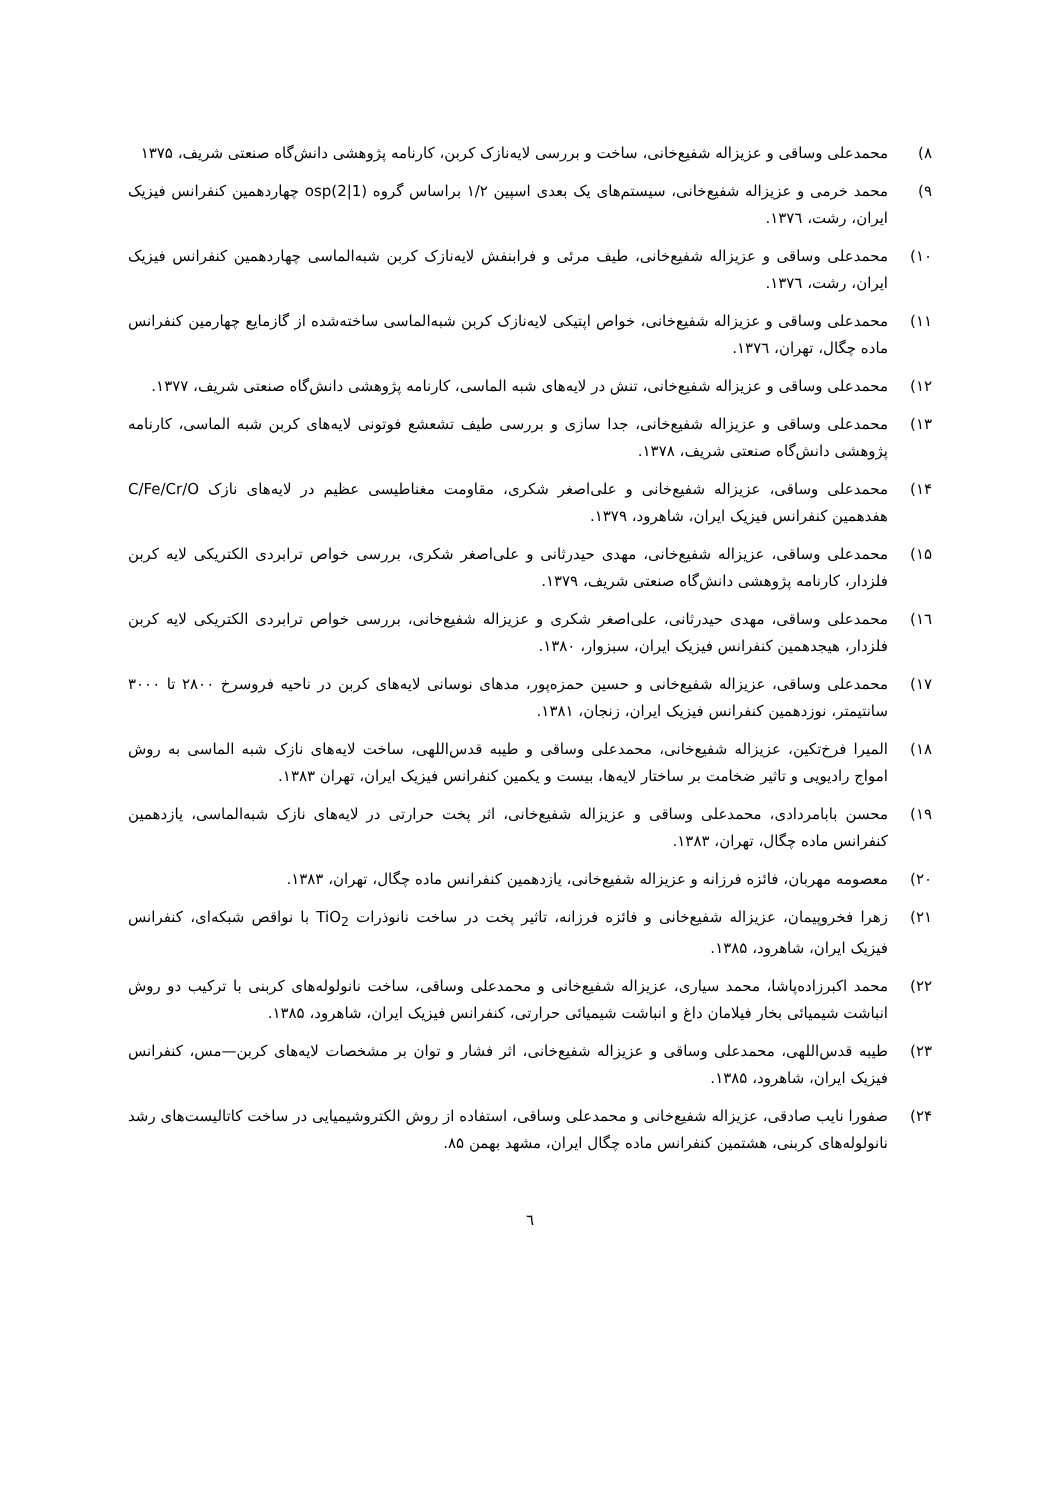۸) محمدعلی وساقی و عزیزاله شفیع‌خانی، ساخت و بررسی لایه‌نازک کربن، کارنامه پژوهشی دانش‌گاه صنعتی شریف، ۱۳۷۵
۹) محمد خرمی و عزیزاله شفیع‌خانی، سیستم‌های یک بعدی اسپین ۱/۲ براساس گروه osp(2|1) چهاردهمین کنفرانس فیزیک ایران، رشت، ۱۳۷٦.
۱۰) محمدعلی وساقی و عزیزاله شفیع‌خانی، طیف مرئی و فرابنفش لایه‌نازک کربن شبه‌الماسی چهاردهمین کنفرانس فیزیک ایران، رشت، ۱۳۷٦.
۱۱) محمدعلی وساقی و عزیزاله شفیع‌خانی، خواص اپتیکی لایه‌نازک کربن شبه‌الماسی ساخته‌شده از گازمایع چهارمین کنفرانس ماده چگال، تهران، ۱۳۷٦.
۱۲) محمدعلی وساقی و عزیزاله شفیع‌خانی، تنش در لایه‌های شبه الماسی، کارنامه پژوهشی دانش‌گاه صنعتی شریف، ۱۳۷۷.
۱۳) محمدعلی وساقی و عزیزاله شفیع‌خانی، جدا سازی و بررسی طیف تشعشع فوتونی لایه‌های کربن شبه الماسی، کارنامه پژوهشی دانش‌گاه صنعتی شریف، ۱۳۷۸.
۱۴) محمدعلی وساقی، عزیزاله شفیع‌خانی و علی‌اصغر شکری، مقاومت مغناطیسی عظیم در لایه‌های نازک C/Fe/Cr/O هفدهمین کنفرانس فیزیک ایران، شاهرود، ۱۳۷۹.
۱۵) محمدعلی وساقی، عزیزاله شفیع‌خانی، مهدی حیدرثانی و علی‌اصغر شکری، بررسی خواص ترابردی الکتریکی لایه کربن فلزدار، کارنامه پژوهشی دانش‌گاه صنعتی شریف، ۱۳۷۹.
۱٦) محمدعلی وساقی، مهدی حیدرثانی، علی‌اصغر شکری و عزیزاله شفیع‌خانی، بررسی خواص ترابردی الکتریکی لایه کربن فلزدار، هیجدهمین کنفرانس فیزیک ایران، سبزوار، ۱۳۸۰.
۱۷) محمدعلی وساقی، عزیزاله شفیع‌خانی و حسین حمزه‌پور، مدهای نوسانی لایه‌های کربن در ناحیه فروسرخ ۲۸۰۰ تا ۳۰۰۰ سانتیمتر، نوزدهمین کنفرانس فیزیک ایران، زنجان، ۱۳۸۱.
۱۸) المیرا فرخ‌تکین، عزیزاله شفیع‌خانی، محمدعلی وساقی و طیبه قدس‌اللهی، ساخت لایه‌های نازک شبه الماسی به روش امواج رادیویی و تاثیر ضخامت بر ساختار لایه‌ها، بیست و یکمین کنفرانس فیزیک ایران، تهران ۱۳۸۳.
۱۹) محسن بابامردادی، محمدعلی وساقی و عزیزاله شفیع‌خانی، اثر پخت حرارتی در لایه‌های نازک شبه‌الماسی، یازدهمین کنفرانس ماده چگال، تهران، ۱۳۸۳.
۲۰) معصومه مهربان، فائزه فرزانه و عزیزاله شفیع‌خانی، یازدهمین کنفرانس ماده چگال، تهران، ۱۳۸۳.
۲۱) زهرا فخروپیمان، عزیزاله شفیع‌خانی و فائزه فرزانه، تاثیر پخت در ساخت نانوذرات TiO<sub>2</sub> با نواقص شبکه‌ای، کنفرانس فیزیک ایران، شاهرود، ۱۳۸۵.
۲۲) محمد اکبرزاده‌پاشا، محمد سیاری، عزیزاله شفیع‌خانی و محمدعلی وساقی، ساخت نانولوله‌های کربنی با ترکیب دو روش انباشت شیمیائی بخار فیلامان داغ و انباشت شیمیائی حرارتی، کنفرانس فیزیک ایران، شاهرود، ۱۳۸۵.
۲۳) طیبه قدس‌اللهی، محمدعلی وساقی و عزیزاله شفیع‌خانی، اثر فشار و توان بر مشخصات لایه‌های کربن—مس، کنفرانس فیزیک ایران، شاهرود، ۱۳۸۵.
۲۴) صفورا نایب صادقی، عزیزاله شفیع‌خانی و محمدعلی وساقی، استفاده از روش الکتروشیمیایی در ساخت کاتالیست‌های رشد نانولوله‌های کربنی، هشتمین کنفرانس ماده چگال ایران، مشهد بهمن ۸۵.
٦